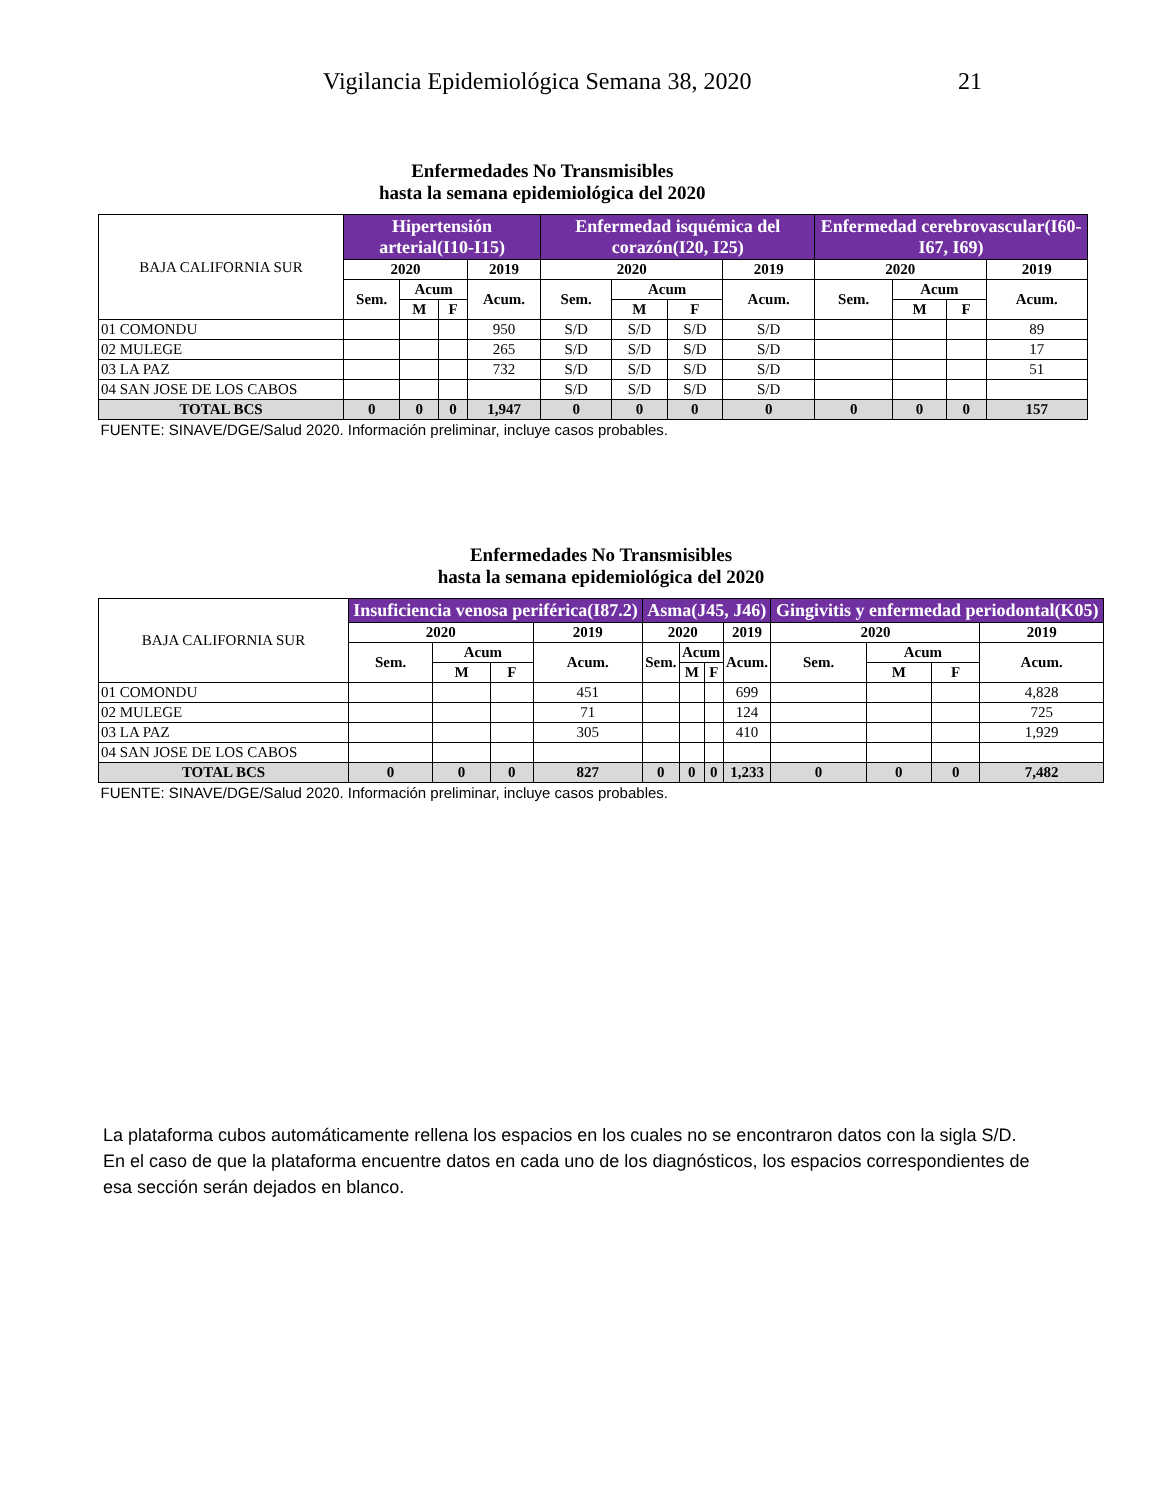Vigilancia Epidemiológica Semana 38, 2020 21
| Enfermedades No Transmisibles hasta la semana epidemiológica del 2020 | | | | | | | | | | | | |
| BAJA CALIFORNIA SUR | Hipertensión arterial(I10-I15) | | | | Enfermedad isquémica del corazón(I20, I25) | | | | Enfermedad cerebrovascular(I60-I67, I69) | | | |
| | 2020 | | | 2019 | 2020 | | | 2019 | 2020 | | | 2019 |
| | Sem. | Acum | | Acum. | Sem. | Acum | | Acum. | Sem. | Acum | | Acum. |
| | | M | F | | | M | F | | | M | F | |
| 01 COMONDU | | | | 950 | S/D | S/D | S/D | S/D | | | | 89 |
| 02 MULEGE | | | | 265 | S/D | S/D | S/D | S/D | | | | 17 |
| 03 LA PAZ | | | | 732 | S/D | S/D | S/D | S/D | | | | 51 |
| 04 SAN JOSE DE LOS CABOS | | | | | S/D | S/D | S/D | S/D | | | | |
| TOTAL BCS | 0 | 0 | 0 | 1,947 | 0 | 0 | 0 | 0 | 0 | 0 | 0 | 157 |
| FUENTE: SINAVE/DGE/Salud 2020. Información preliminar, incluye casos probables. | | | | | | | | | | | | |
| Enfermedades No Transmisibles hasta la semana epidemiológica del 2020 | | | | | | | | | | | | |
| BAJA CALIFORNIA SUR | Insuficiencia venosa periférica(I87.2) | | | | Asma(J45, J46) | | | | Gingivitis y enfermedad periodontal(K05) | | | |
| | 2020 | | | 2019 | 2020 | | | 2019 | 2020 | | | 2019 |
| | Sem. | Acum | | Acum. | Sem. | Acum | | Acum. | Sem. | Acum | | Acum. |
| | | M | F | | | M | F | | | M | F | |
| 01 COMONDU | | | | 451 | | | | 699 | | | | 4,828 |
| 02 MULEGE | | | | 71 | | | | 124 | | | | 725 |
| 03 LA PAZ | | | | 305 | | | | 410 | | | | 1,929 |
| 04 SAN JOSE DE LOS CABOS | | | | | | | | | | | | |
| TOTAL BCS | 0 | 0 | 0 | 827 | 0 | 0 | 0 | 1,233 | 0 | 0 | 0 | 7,482 |
| FUENTE: SINAVE/DGE/Salud 2020. Información preliminar, incluye casos probables. | | | | | | | | | | | | |
La plataforma cubos automáticamente rellena los espacios en los cuales no se encontraron datos con la sigla S/D.
En el caso de que la plataforma encuentre datos en cada uno de los diagnósticos, los espacios correspondientes de esa sección serán dejados en blanco.